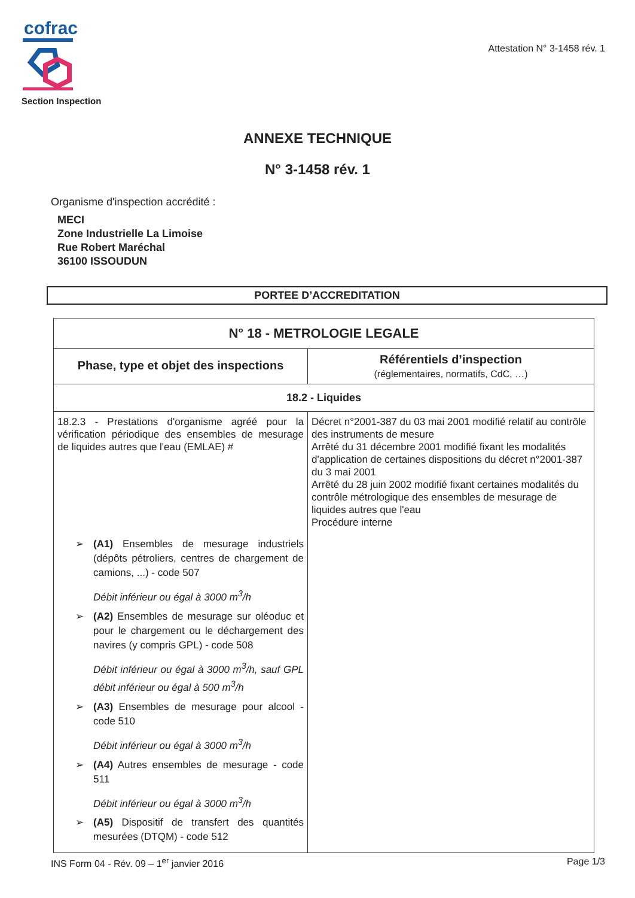cofrac
Section Inspection
Attestation N° 3-1458 rév. 1
ANNEXE TECHNIQUE
N° 3-1458 rév. 1
Organisme d'inspection accrédité :
MECI
Zone Industrielle La Limoise
Rue Robert Maréchal
36100 ISSOUDUN
PORTEE D’ACCREDITATION
| N° 18 - METROLOGIE LEGALE | |
| --- | --- |
| Phase, type et objet des inspections | Référentiels d’inspection (réglementaires, normatifs, CdC, …) |
| 18.2 - Liquides | |
| 18.2.3 - Prestations d'organisme agréé pour la vérification périodique des ensembles de mesurage de liquides autres que l'eau (EMLAE) # ➢ (A1) Ensembles de mesurage industriels (dépôts pétroliers, centres de chargement de camions, ...) - code 507 Débit inférieur ou égal à 3000 m<sup>3</sup>/h ➢ (A2) Ensembles de mesurage sur oléoduc et pour le chargement ou le déchargement des navires (y compris GPL) - code 508 Débit inférieur ou égal à 3000 m<sup>3</sup>/h, sauf GPL débit inférieur ou égal à 500 m<sup>3</sup>/h ➢ (A3) Ensembles de mesurage pour alcool - code 510 Débit inférieur ou égal à 3000 m<sup>3</sup>/h ➢ (A4) Autres ensembles de mesurage - code 511 Débit inférieur ou égal à 3000 m<sup>3</sup>/h ➢ (A5) Dispositif de transfert des quantités mesurées (DTQM) - code 512 | Décret n°2001-387 du 03 mai 2001 modifié relatif au contrôle des instruments de mesure Arrêté du 31 décembre 2001 modifié fixant les modalités d'application de certaines dispositions du décret n°2001-387 du 3 mai 2001 Arrêté du 28 juin 2002 modifié fixant certaines modalités du contrôle métrologique des ensembles de mesurage de liquides autres que l'eau Procédure interne |
INS Form 04 - Rév. 09 – 1<sup>er</sup> janvier 2016 Page 1/3